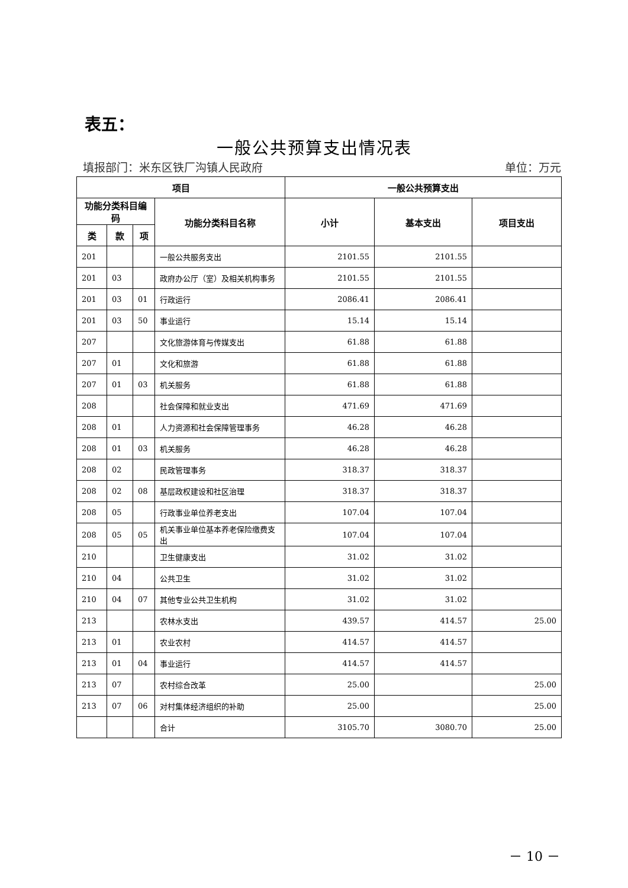表五：
一般公共预算支出情况表
填报部门：米东区铁厂沟镇人民政府 单位：万元
| 项目 | | | | 一般公共预算支出 | | |
| --- | --- | --- | --- | --- | --- | --- |
| 功能分类科目编码 | | | 功能分类科目名称 | 小计 | 基本支出 | 项目支出 |
| 类 | 款 | 项 | | | | |
| 201 | | | 一般公共服务支出 | 2101.55 | 2101.55 | |
| 201 | 03 | | 政府办公厅（室）及相关机构事务 | 2101.55 | 2101.55 | |
| 201 | 03 | 01 | 行政运行 | 2086.41 | 2086.41 | |
| 201 | 03 | 50 | 事业运行 | 15.14 | 15.14 | |
| 207 | | | 文化旅游体育与传媒支出 | 61.88 | 61.88 | |
| 207 | 01 | | 文化和旅游 | 61.88 | 61.88 | |
| 207 | 01 | 03 | 机关服务 | 61.88 | 61.88 | |
| 208 | | | 社会保障和就业支出 | 471.69 | 471.69 | |
| 208 | 01 | | 人力资源和社会保障管理事务 | 46.28 | 46.28 | |
| 208 | 01 | 03 | 机关服务 | 46.28 | 46.28 | |
| 208 | 02 | | 民政管理事务 | 318.37 | 318.37 | |
| 208 | 02 | 08 | 基层政权建设和社区治理 | 318.37 | 318.37 | |
| 208 | 05 | | 行政事业单位养老支出 | 107.04 | 107.04 | |
| 208 | 05 | 05 | 机关事业单位基本养老保险缴费支出 | 107.04 | 107.04 | |
| 210 | | | 卫生健康支出 | 31.02 | 31.02 | |
| 210 | 04 | | 公共卫生 | 31.02 | 31.02 | |
| 210 | 04 | 07 | 其他专业公共卫生机构 | 31.02 | 31.02 | |
| 213 | | | 农林水支出 | 439.57 | 414.57 | 25.00 |
| 213 | 01 | | 农业农村 | 414.57 | 414.57 | |
| 213 | 01 | 04 | 事业运行 | 414.57 | 414.57 | |
| 213 | 07 | | 农村综合改革 | 25.00 | | 25.00 |
| 213 | 07 | 06 | 对村集体经济组织的补助 | 25.00 | | 25.00 |
| | | | 合计 | 3105.70 | 3080.70 | 25.00 |
－ 10 －